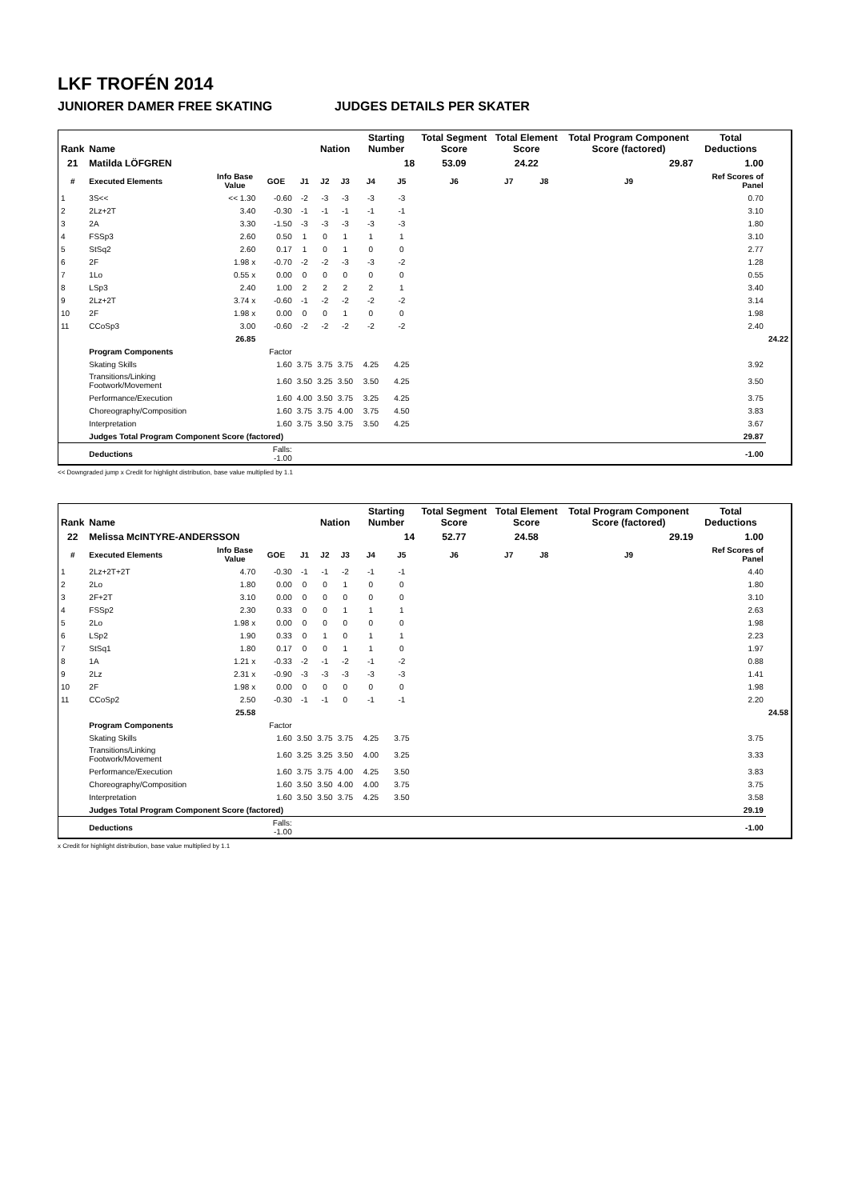LKF TROFÉN 2014
JUNIORER DAMER FREE SKATING JUDGES DETAILS PER SKATER
| Rank | Name | | | | Nation | | Starting Number | | Total Segment Score | Total Element Score | | Total Program Component Score (factored) | | Total Deductions | |
| --- | --- | --- | --- | --- | --- | --- | --- | --- | --- | --- | --- | --- | --- | --- | --- |
| 21 | Matilda LÖFGREN | | | | | | 18 | | 53.09 | 24.22 | | 29.87 | | 1.00 | |
| # | Executed Elements | Info Base Value | GOE | J1 | J2 | J3 | J4 | J5 | J6 | J7 | J8 | J9 | Ref Scores of Panel | | |
| 1 | 3S<< | << 1.30 | -0.60 | -2 | -3 | -3 | -3 | -3 | | | | | 0.70 | | |
| 2 | 2Lz+2T | 3.40 | -0.30 | -1 | -1 | -1 | -1 | -1 | | | | | 3.10 | | |
| 3 | 2A | 3.30 | -1.50 | -3 | -3 | -3 | -3 | -3 | | | | | 1.80 | | |
| 4 | FSSp3 | 2.60 | 0.50 | 1 | 0 | 1 | 1 | 1 | | | | | 3.10 | | |
| 5 | StSq2 | 2.60 | 0.17 | 1 | 0 | 1 | 0 | 0 | | | | | 2.77 | | |
| 6 | 2F | 1.98 x | -0.70 | -2 | -2 | -3 | -3 | -2 | | | | | 1.28 | | |
| 7 | 1Lo | 0.55 x | 0.00 | 0 | 0 | 0 | 0 | 0 | | | | | 0.55 | | |
| 8 | LSp3 | 2.40 | 1.00 | 2 | 2 | 2 | 2 | 1 | | | | | 3.40 | | |
| 9 | 2Lz+2T | 3.74 x | -0.60 | -1 | -2 | -2 | -2 | -2 | | | | | 3.14 | | |
| 10 | 2F | 1.98 x | 0.00 | 0 | 0 | 1 | 0 | 0 | | | | | 1.98 | | |
| 11 | CCoSp3 | 3.00 | -0.60 | -2 | -2 | -2 | -2 | -2 | | | | | 2.40 | | |
| | | 26.85 | | | | | | | | | | | | | 24.22 |
| | Program Components | | Factor | | | | | | | | | | | | |
| | Skating Skills | | 1.60 | 3.75 | 3.75 | 3.75 | 4.25 | 4.25 | 3.92 | | | | | | |
| | Transitions/Linking Footwork/Movement | | 1.60 | 3.50 | 3.25 | 3.50 | 3.50 | 4.25 | 3.50 | | | | | | |
| | Performance/Execution | | 1.60 | 4.00 | 3.50 | 3.75 | 3.25 | 4.25 | 3.75 | | | | | | |
| | Choreography/Composition | | 1.60 | 3.75 | 3.75 | 4.00 | 3.75 | 4.50 | 3.83 | | | | | | |
| | Interpretation | | 1.60 | 3.75 | 3.50 | 3.75 | 3.50 | 4.25 | 3.67 | | | | | | |
| | Judges Total Program Component Score (factored) | | | | | | | | 29.87 | | | | | | |
| | Deductions | | Falls: -1.00 | -1.00 | | | | | | | | | | | |
<< Downgraded jump x Credit for highlight distribution, base value multiplied by 1.1
| Rank | Name | | | | Nation | | Starting Number | | Total Segment Score | Total Element Score | | Total Program Component Score (factored) | | Total Deductions | |
| --- | --- | --- | --- | --- | --- | --- | --- | --- | --- | --- | --- | --- | --- | --- | --- |
| 22 | Melissa McINTYRE-ANDERSSON | | | | | | 14 | | 52.77 | 24.58 | | 29.19 | | 1.00 | |
| # | Executed Elements | Info Base Value | GOE | J1 | J2 | J3 | J4 | J5 | J6 | J7 | J8 | J9 | Ref Scores of Panel | | |
| 1 | 2Lz+2T+2T | 4.70 | -0.30 | -1 | -1 | -2 | -1 | -1 | | | | | 4.40 | | |
| 2 | 2Lo | 1.80 | 0.00 | 0 | 0 | 1 | 0 | 0 | | | | | 1.80 | | |
| 3 | 2F+2T | 3.10 | 0.00 | 0 | 0 | 0 | 0 | 0 | | | | | 3.10 | | |
| 4 | FSSp2 | 2.30 | 0.33 | 0 | 0 | 1 | 1 | 1 | | | | | 2.63 | | |
| 5 | 2Lo | 1.98 x | 0.00 | 0 | 0 | 0 | 0 | 0 | | | | | 1.98 | | |
| 6 | LSp2 | 1.90 | 0.33 | 0 | 1 | 0 | 1 | 1 | | | | | 2.23 | | |
| 7 | StSq1 | 1.80 | 0.17 | 0 | 0 | 1 | 1 | 0 | | | | | 1.97 | | |
| 8 | 1A | 1.21 x | -0.33 | -2 | -1 | -2 | -1 | -2 | | | | | 0.88 | | |
| 9 | 2Lz | 2.31 x | -0.90 | -3 | -3 | -3 | -3 | -3 | | | | | 1.41 | | |
| 10 | 2F | 1.98 x | 0.00 | 0 | 0 | 0 | 0 | 0 | | | | | 1.98 | | |
| 11 | CCoSp2 | 2.50 | -0.30 | -1 | -1 | 0 | -1 | -1 | | | | | 2.20 | | |
| | | 25.58 | | | | | | | | | | | | | 24.58 |
| | Program Components | | Factor | | | | | | | | | | | | |
| | Skating Skills | | 1.60 | 3.50 | 3.75 | 3.75 | 4.25 | 3.75 | 3.75 | | | | | | |
| | Transitions/Linking Footwork/Movement | | 1.60 | 3.25 | 3.25 | 3.50 | 4.00 | 3.25 | 3.33 | | | | | | |
| | Performance/Execution | | 1.60 | 3.75 | 3.75 | 4.00 | 4.25 | 3.50 | 3.83 | | | | | | |
| | Choreography/Composition | | 1.60 | 3.50 | 3.50 | 4.00 | 4.00 | 3.75 | 3.75 | | | | | | |
| | Interpretation | | 1.60 | 3.50 | 3.50 | 3.75 | 4.25 | 3.50 | 3.58 | | | | | | |
| | Judges Total Program Component Score (factored) | | | | | | | | 29.19 | | | | | | |
| | Deductions | | Falls: -1.00 | -1.00 | | | | | | | | | | | |
x Credit for highlight distribution, base value multiplied by 1.1